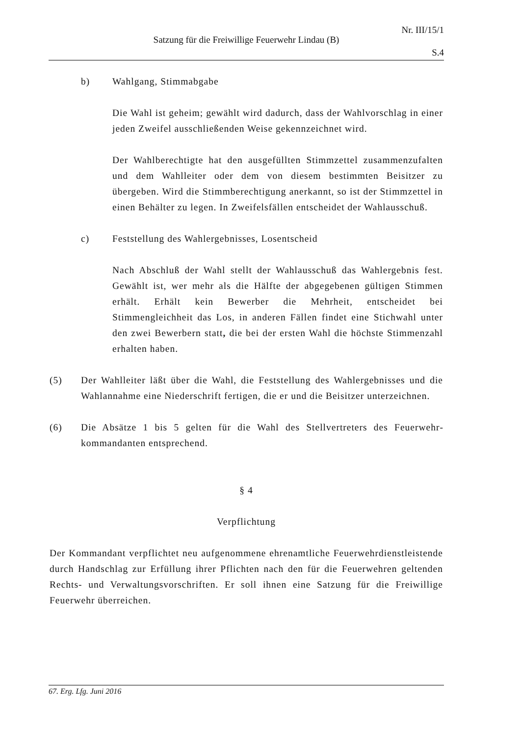Nr. III/15/1
Satzung für die Freiwillige Feuerwehr Lindau (B)
S.4
b) Wahlgang, Stimmabgabe
Die Wahl ist geheim; gewählt wird dadurch, dass der Wahl­vorschlag in einer jeden Zweifel ausschließenden Weise gekennzeichnet wird.
Der Wahlberechtigte hat den ausgefüllten Stimmzettel zusammen­zufalten und dem Wahlleiter oder dem von diesem bestimmten Bei­sitzer zu übergeben. Wird die Stimmberechtigung anerkannt, so ist der Stimmzettel in einen Behälter zu legen. In Zweifelsfällen ent­scheidet der Wahlausschuß.
c) Feststellung des Wahlergebnisses, Losentscheid
Nach Abschluß der Wahl stellt der Wahlausschuß das Wahlergebnis fest. Gewählt ist, wer mehr als die Hälfte der abgegebenen gültigen Stimmen erhält. Erhält kein Bewerber die Mehrheit, entscheidet bei Stimmengleichheit das Los, in anderen Fällen findet eine Stichwahl unter den zwei Bewerbern statt, die bei der ersten Wahl die höchste Stimmenzahl erhalten haben.
(5) Der Wahlleiter läßt über die Wahl, die Feststellung des Wahlergebnisses und die Wahlannahme eine Niederschrift fertigen, die er und die Beisitzer unterzeichnen.
(6) Die Absätze 1 bis 5 gelten für die Wahl des Stellvertreters des Feuerwehr­kommandanten entsprechend.
§ 4
Verpflichtung
Der Kommandant verpflichtet neu aufgenommene ehrenamtliche Feuerwehr­dienstleistende durch Handschlag zur Erfüllung ihrer Pflichten nach den für die Feuerwehren geltenden Rechts- und Verwaltungsvorschriften. Er soll ihnen eine Satzung für die Freiwillige Feuerwehr überreichen.
67. Erg. Lfg. Juni 2016